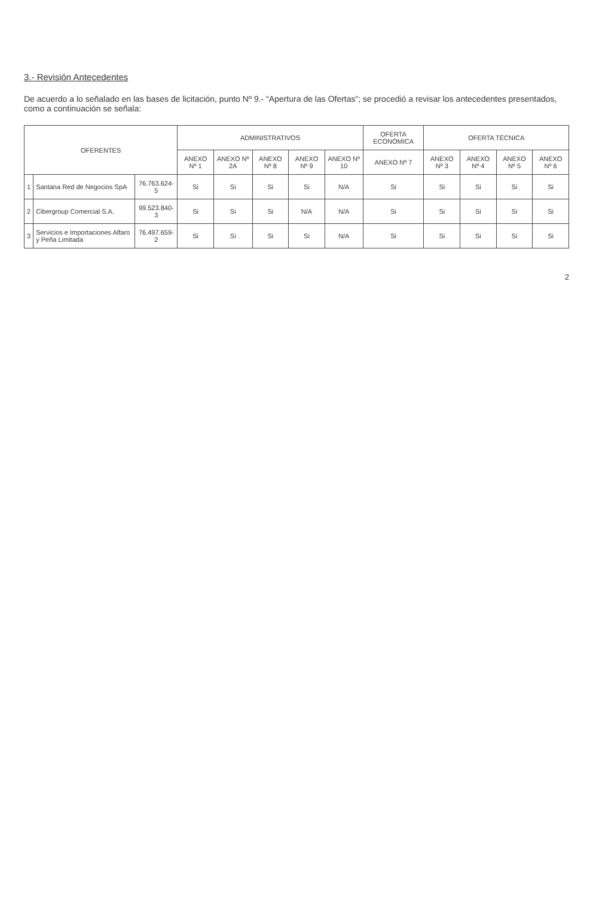3.- Revisión Antecedentes
De acuerdo a lo señalado en las bases de licitación, punto Nº 9.- “Apertura de las Ofertas”; se procedió a revisar los antecedentes presentados, como a continuación se señala:
| OFERENTES | | | ADMINISTRATIVOS | | | | | OFERTA ECONÓMICA | OFERTA TÉCNICA | | | |
| --- | --- | --- | --- | --- | --- | --- | --- | --- | --- | --- | --- | --- |
| | | | ANEXO Nº 1 | ANEXO Nº 2A | ANEXO Nº 8 | ANEXO Nº 9 | ANEXO Nº 10 | ANEXO Nº 7 | ANEXO Nº 3 | ANEXO Nº 4 | ANEXO Nº 5 | ANEXO Nº 6 |
| 1 | Santana Red de Negocios SpA | 76.763.624-5 | Si | Si | Si | Si | N/A | Si | Si | Si | Si | Si |
| 2 | Cibergroup Comercial S.A. | 99.523.840-3 | Si | Si | Si | N/A | N/A | Si | Si | Si | Si | Si |
| 3 | Servicios e Importaciones Alfaro y Peña Limitada | 76.497.659-2 | Si | Si | Si | Si | N/A | Si | Si | Si | Si | Si |
2